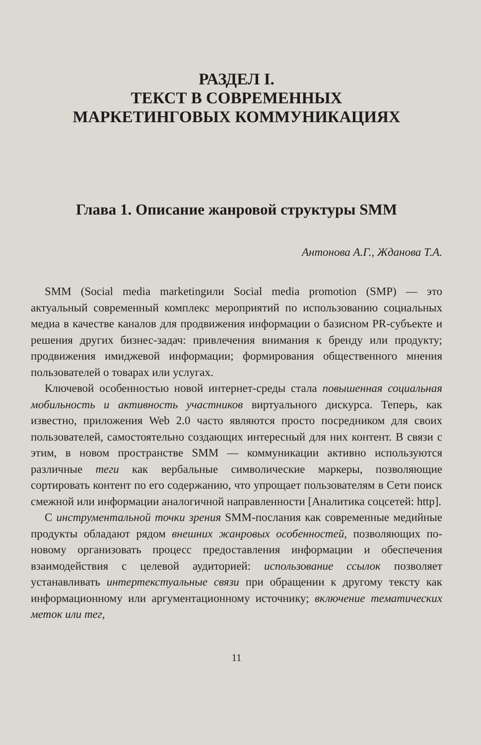РАЗДЕЛ I.
ТЕКСТ В СОВРЕМЕННЫХ
МАРКЕТИНГОВЫХ КОММУНИКАЦИЯХ
Глава 1. Описание жанровой структуры SMM
Антонова А.Г., Жданова Т.А.
SMM (Social media marketingили Social media promotion (SMP) — это актуальный современный комплекс мероприятий по использованию социальных медиа в качестве каналов для продвижения информации о базисном PR-субъекте и решения других бизнес-задач: привлечения внимания к бренду или продукту; продвижения имиджевой информации; формирования общественного мнения пользователей о товарах или услугах.
Ключевой особенностью новой интернет-среды стала повышенная социальная мобильность и активность участников виртуального дискурса. Теперь, как известно, приложения Web 2.0 часто являются просто посредником для своих пользователей, самостоятельно создающих интересный для них контент. В связи с этим, в новом пространстве SMM — коммуникации активно используются различные теги как вербальные символические маркеры, позволяющие сортировать контент по его содержанию, что упрощает пользователям в Сети поиск смежной или информации аналогичной направленности [Аналитика соцсетей: http].
С инструментальной точки зрения SMM-послания как современные медийные продукты обладают рядом внешних жанровых особенностей, позволяющих по-новому организовать процесс предоставления информации и обеспечения взаимодействия с целевой аудиторией: использование ссылок позволяет устанавливать интертекстуальные связи при обращении к другому тексту как информационному или аргументационному источнику; включение тематических меток или тег,
11